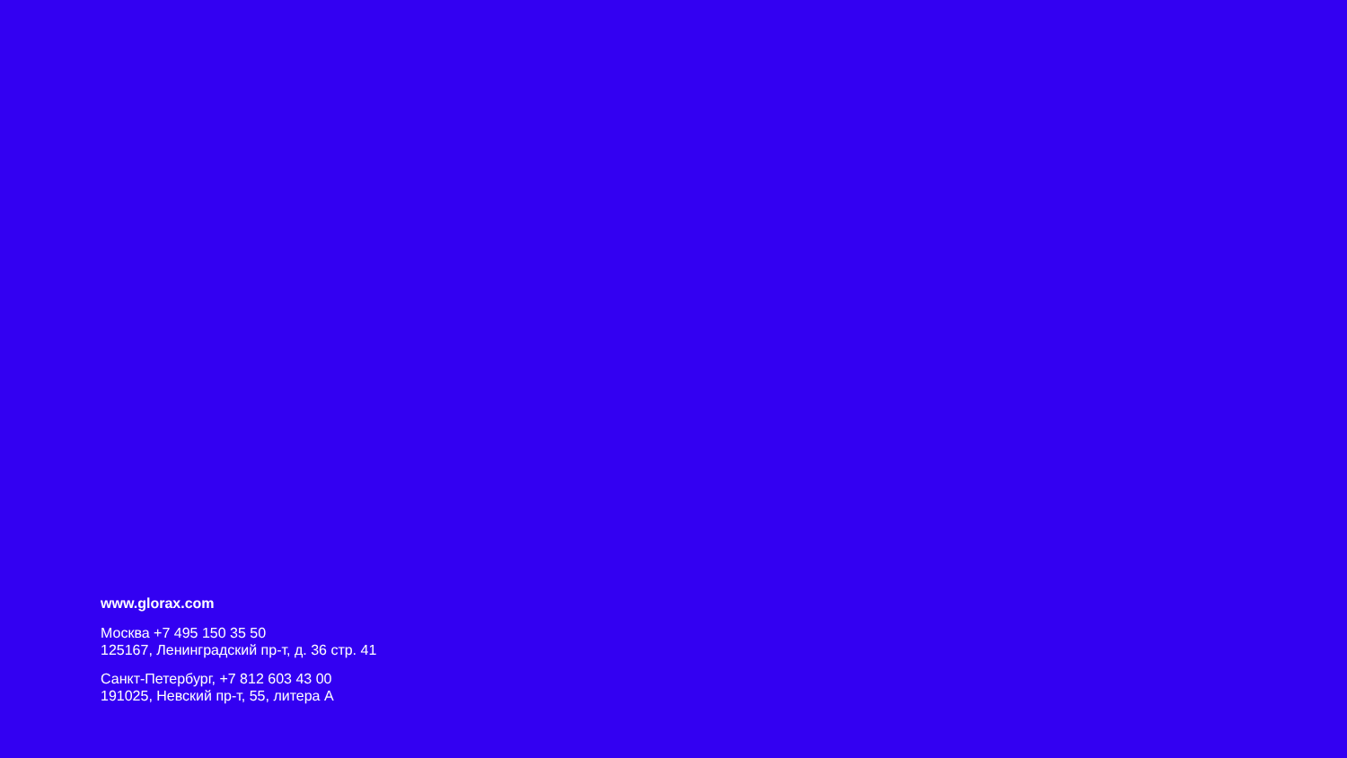www.glorax.com
Москва +7 495 150 35 50
125167, Ленинградский пр-т, д. 36 стр. 41
Санкт-Петербург, +7 812 603 43 00
191025, Невский пр-т, 55, литера А